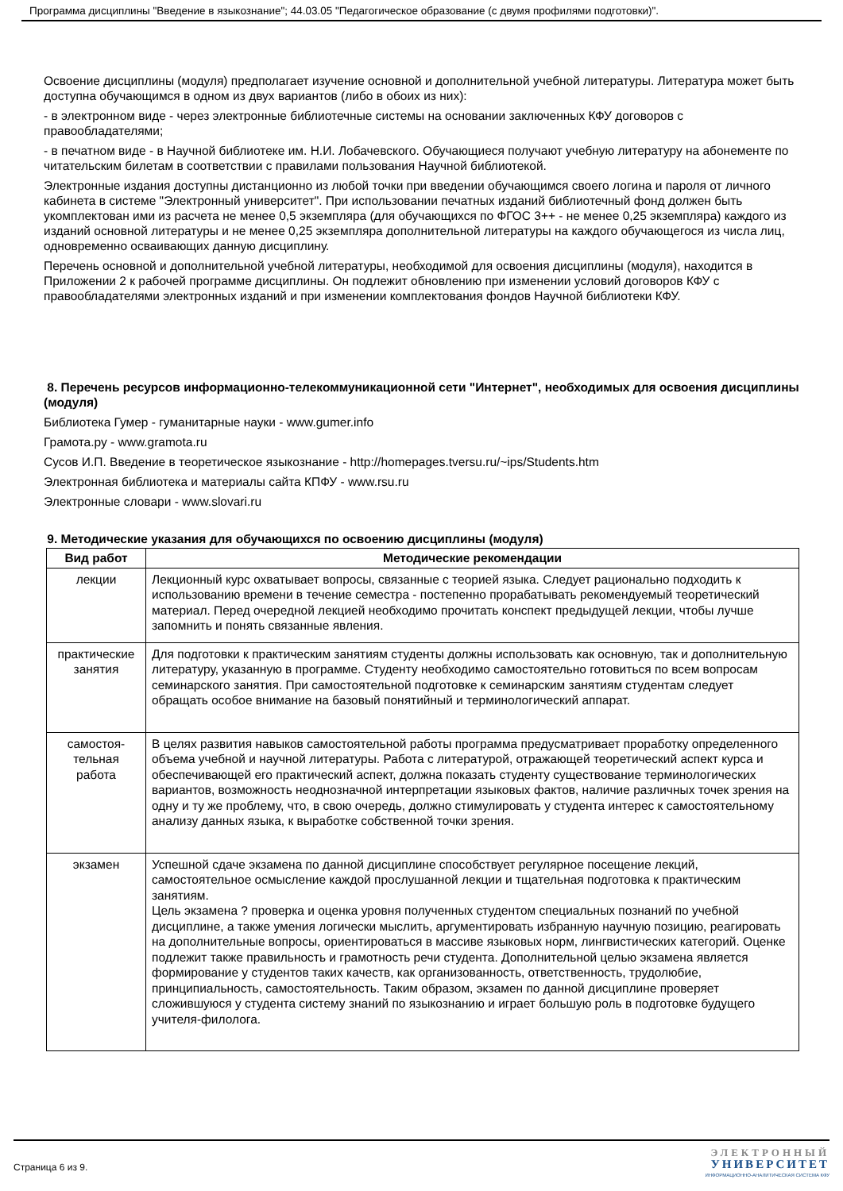Программа дисциплины "Введение в языкознание"; 44.03.05 "Педагогическое образование (с двумя профилями подготовки)".
Освоение дисциплины (модуля) предполагает изучение основной и дополнительной учебной литературы. Литература может быть доступна обучающимся в одном из двух вариантов (либо в обоих из них):
- в электронном виде - через электронные библиотечные системы на основании заключенных КФУ договоров с правообладателями;
- в печатном виде - в Научной библиотеке им. Н.И. Лобачевского. Обучающиеся получают учебную литературу на абонементе по читательским билетам в соответствии с правилами пользования Научной библиотекой.
Электронные издания доступны дистанционно из любой точки при введении обучающимся своего логина и пароля от личного кабинета в системе "Электронный университет". При использовании печатных изданий библиотечный фонд должен быть укомплектован ими из расчета не менее 0,5 экземпляра (для обучающихся по ФГОС 3++ - не менее 0,25 экземпляра) каждого из изданий основной литературы и не менее 0,25 экземпляра дополнительной литературы на каждого обучающегося из числа лиц, одновременно осваивающих данную дисциплину.
Перечень основной и дополнительной учебной литературы, необходимой для освоения дисциплины (модуля), находится в Приложении 2 к рабочей программе дисциплины. Он подлежит обновлению при изменении условий договоров КФУ с правообладателями электронных изданий и при изменении комплектования фондов Научной библиотеки КФУ.
8. Перечень ресурсов информационно-телекоммуникационной сети "Интернет", необходимых для освоения дисциплины (модуля)
Библиотека Гумер - гуманитарные науки - www.gumer.info
Грамота.ру - www.gramota.ru
Сусов И.П. Введение в теоретическое языкознание - http://homepages.tversu.ru/~ips/Students.htm
Электронная библиотека и материалы сайта КПФУ - www.rsu.ru
Электронные словари - www.slovari.ru
9. Методические указания для обучающихся по освоению дисциплины (модуля)
| Вид работ | Методические рекомендации |
| --- | --- |
| лекции | Лекционный курс охватывает вопросы, связанные с теорией языка. Следует рационально подходить к использованию времени в течение семестра - постепенно прорабатывать рекомендуемый теоретический материал. Перед очередной лекцией необходимо прочитать конспект предыдущей лекции, чтобы лучше запомнить и понять связанные явления. |
| практические занятия | Для подготовки к практическим занятиям студенты должны использовать как основную, так и дополнительную литературу, указанную в программе. Студенту необходимо самостоятельно готовиться по всем вопросам семинарского занятия. При самостоятельной подготовке к семинарским занятиям студентам следует обращать особое внимание на базовый понятийный и терминологический аппарат. |
| самостоя-тельная работа | В целях развития навыков самостоятельной работы программа предусматривает проработку определенного объема учебной и научной литературы. Работа с литературой, отражающей теоретический аспект курса и обеспечивающей его практический аспект, должна показать студенту существование терминологических вариантов, возможность неоднозначной интерпретации языковых фактов, наличие различных точек зрения на одну и ту же проблему, что, в свою очередь, должно стимулировать у студента интерес к самостоятельному анализу данных языка, к выработке собственной точки зрения. |
| экзамен | Успешной сдаче экзамена по данной дисциплине способствует регулярное посещение лекций, самостоятельное осмысление каждой прослушанной лекции и тщательная подготовка к практическим занятиям. Цель экзамена ? проверка и оценка уровня полученных студентом специальных познаний по учебной дисциплине, а также умения логически мыслить, аргументировать избранную научную позицию, реагировать на дополнительные вопросы, ориентироваться в массиве языковых норм, лингвистических категорий. Оценке подлежит также правильность и грамотность речи студента. Дополнительной целью экзамена является формирование у студентов таких качеств, как организованность, ответственность, трудолюбие, принципиальность, самостоятельность. Таким образом, экзамен по данной дисциплине проверяет сложившуюся у студента систему знаний по языкознанию и играет большую роль в подготовке будущего учителя-филолога. |
Страница 6 из 9.
ЭЛЕКТРОННЫЙ
УНИВЕРСИТЕТ
ИНФОРМАЦИОННО-АНАЛИТИЧЕСКАЯ СИСТЕМА КФУ